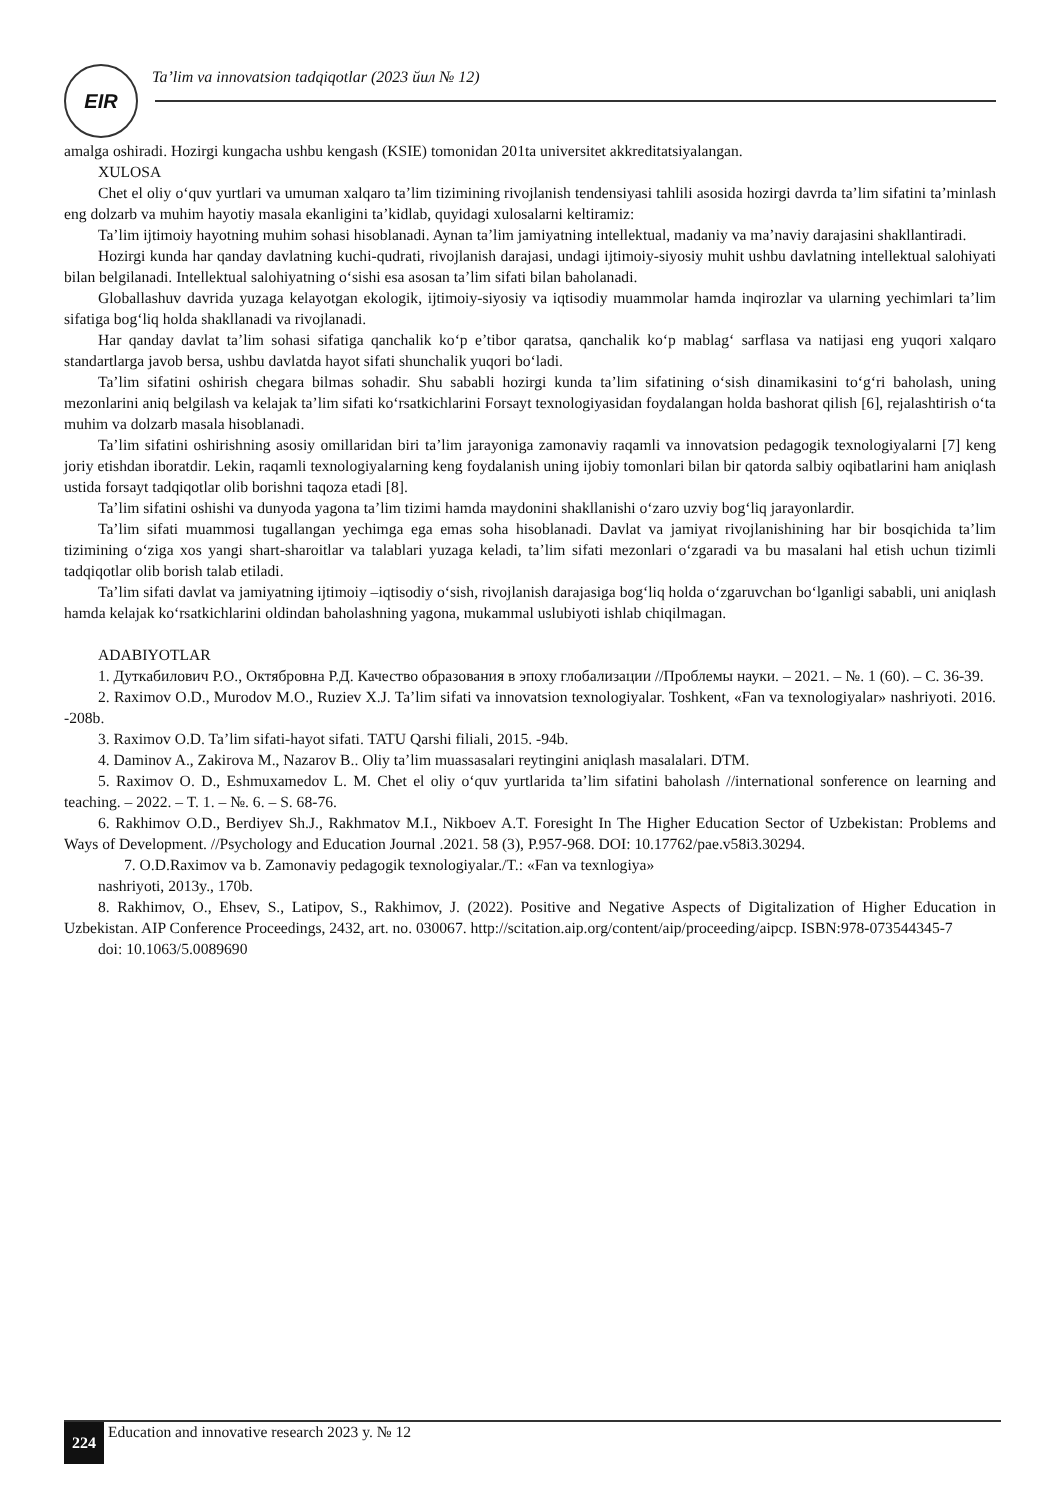EIR
Ta’lim va innovatsion tadqiqotlar (2023 йил № 12)
amalga oshiradi. Hozirgi kungacha ushbu kengash (KSIE) tomonidan 201ta universitet akkreditatsiyalangan.
XULOSA
Chet el oliy o‘quv yurtlari va umuman xalqaro ta’lim tizimining rivojlanish tendensiyasi tahlili asosida hozirgi davrda ta’lim sifatini ta’minlash eng dolzarb va muhim hayotiy masala ekanligini ta’kidlab, quyidagi xulosalarni keltiramiz:
Ta’lim ijtimoiy hayotning muhim sohasi hisoblanadi. Aynan ta’lim jamiyatning intellektual, madaniy va ma’naviy darajasini shakllantiradi.
Hozirgi kunda har qanday davlatning kuchi-qudrati, rivojlanish darajasi, undagi ijtimoiy-siyosiy muhit ushbu davlatning intellektual salohiyati bilan belgilanadi. Intellektual salohiyatning o‘sishi esa asosan ta’lim sifati bilan baholanadi.
Globallashuv davrida yuzaga kelayotgan ekologik, ijtimoiy-siyosiy va iqtisodiy muammolar hamda inqirozlar va ularning yechimlari ta’lim sifatiga bog‘liq holda shakllanadi va rivojlanadi.
Har qanday davlat ta’lim sohasi sifatiga qanchalik ko‘p e’tibor qaratsa, qanchalik ko‘p mablag‘ sarflasa va natijasi eng yuqori xalqaro standartlarga javob bersa, ushbu davlatda hayot sifati shunchalik yuqori bo‘ladi.
Ta’lim sifatini oshirish chegara bilmas sohadir. Shu sababli hozirgi kunda ta’lim sifatining o‘sish dinamikasini to‘g‘ri baholash, uning mezonlarini aniq belgilash va kelajak ta’lim sifati ko‘rsatkichlarini Forsayt texnologiyasidan foydalangan holda bashorat qilish [6], rejalashtirish o‘ta muhim va dolzarb masala hisoblanadi.
Ta’lim sifatini oshirishning asosiy omillaridan biri ta’lim jarayoniga zamonaviy raqamli va innovatsion pedagogik texnologiyalarni [7] keng joriy etishdan iboratdir. Lekin, raqamli texnologiyalarning keng foydalanish uning ijobiy tomonlari bilan bir qatorda salbiy oqibatlarini ham aniqlash ustida forsayt tadqiqotlar olib borishni taqoza etadi [8].
Ta’lim sifatini oshishi va dunyoda yagona ta’lim tizimi hamda maydonini shakllanishi o‘zaro uzviy bog‘liq jarayonlardir.
Ta’lim sifati muammosi tugallangan yechimga ega emas soha hisoblanadi. Davlat va jamiyat rivojlanishining har bir bosqichida ta’lim tizimining o‘ziga xos yangi shart-sharoitlar va talablari yuzaga keladi, ta’lim sifati mezonlari o‘zgaradi va bu masalani hal etish uchun tizimli tadqiqotlar olib borish talab etiladi.
Ta’lim sifati davlat va jamiyatning ijtimoiy –iqtisodiy o‘sish, rivojlanish darajasiga bog‘liq holda o‘zgaruvchan bo‘lganligi sababli, uni aniqlash hamda kelajak ko‘rsatkichlarini oldindan baholashning yagona, mukammal uslubiyoti ishlab chiqilmagan.
ADABIYOTLAR
1. Дуткабилович Р.О., Октябровна Р.Д. Качество образования в эпоху глобализации //Проблемы науки. – 2021. – №. 1 (60). – С. 36-39.
2. Raximov O.D., Murodov M.O., Ruziev X.J. Ta’lim sifati va innovatsion texnologiyalar. Toshkent, «Fan va texnologiyalar» nashriyoti. 2016. -208b.
3. Raximov O.D. Ta’lim sifati-hayot sifati. TATU Qarshi filiali, 2015. -94b.
4. Daminov A., Zakirova M., Nazarov B.. Oliy ta’lim muassasalari reytingini aniqlash masalalari. DTM.
5. Raximov O. D., Eshmuxamedov L. M. Chet el oliy o‘quv yurtlarida ta’lim sifatini baholash //international sonference on learning and teaching. – 2022. – T. 1. – №. 6. – S. 68-76.
6. Rakhimov O.D., Berdiyev Sh.J., Rakhmatov M.I., Nikboev A.T. Foresight In The Higher Education Sector of Uzbekistan: Problems and Ways of Development. //Psychology and Education Journal .2021. 58 (3), P.957-968. DOI: 10.17762/pae.v58i3.30294.
7. O.D.Raximov va b. Zamonaviy pedagogik texnologiyalar./T.: «Fan va texnlogiya»
nashriyoti, 2013y., 170b.
8. Rakhimov, O., Ehsev, S., Latipov, S., Rakhimov, J. (2022). Positive and Negative Aspects of Digitalization of Higher Education in Uzbekistan. AIP Conference Proceedings, 2432, art. no. 030067. http://scitation.aip.org/content/aip/proceeding/aipcp. ISBN:978-073544345-7
doi: 10.1063/5.0089690
224
Education and innovative research 2023 y. № 12